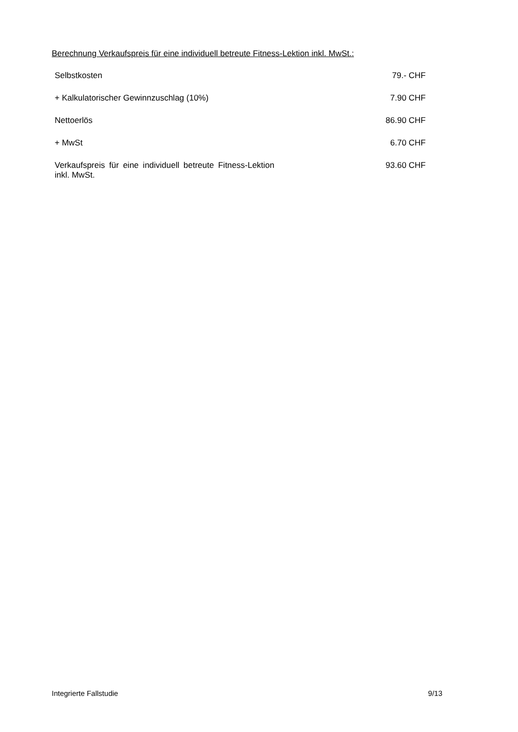Berechnung Verkaufspreis für eine individuell betreute Fitness-Lektion inkl. MwSt.:
| Selbstkosten | 79.- CHF |
| + Kalkulatorischer Gewinnzuschlag (10%) | 7.90 CHF |
| Nettoerlös | 86.90 CHF |
| + MwSt | 6.70 CHF |
| Verkaufspreis für eine individuell betreute Fitness-Lektion inkl. MwSt. | 93.60 CHF |
Integrierte Fallstudie 9/13